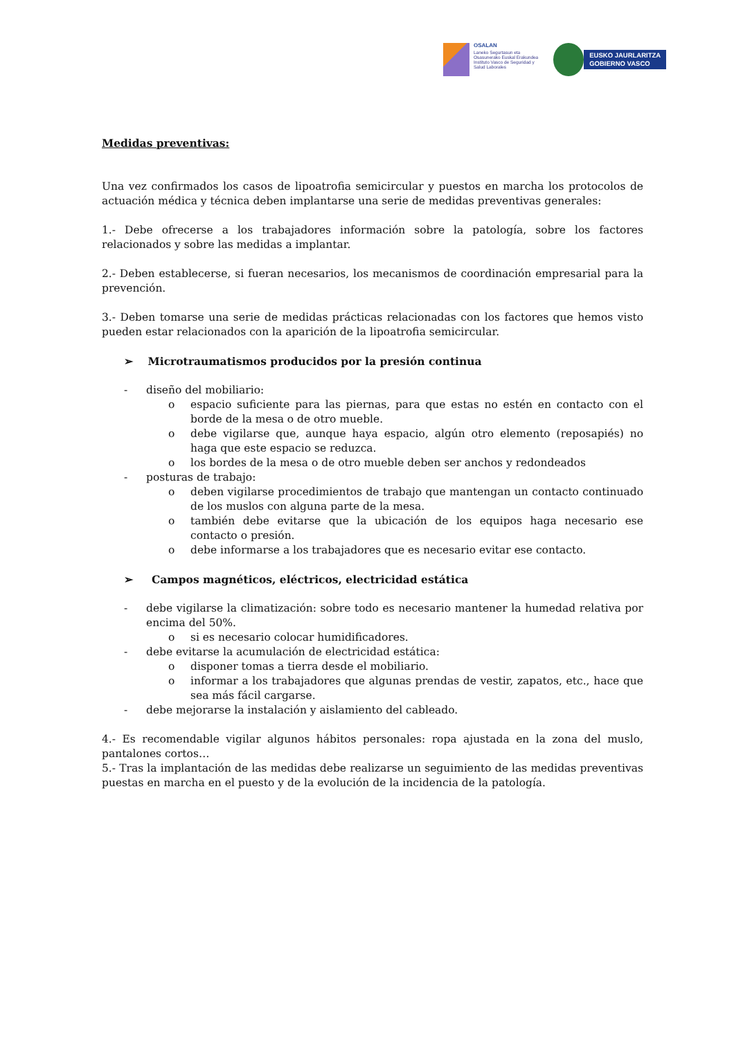OSALAN
Laneko Segurtasun eta
Osasunerako Euskal Erakundea
Instituto Vasco de Seguridad y
Salud Laborales
EUSKO JAURLARITZA
GOBIERNO VASCO
Medidas preventivas:
Una vez confirmados los casos de lipoatrofia semicircular y puestos en marcha los protocolos de actuación médica y técnica deben implantarse una serie de medidas preventivas generales:
1.- Debe ofrecerse a los trabajadores información sobre la patología, sobre los factores relacionados y sobre las medidas a implantar.
2.- Deben establecerse, si fueran necesarios, los mecanismos de coordinación empresarial para la prevención.
3.- Deben tomarse una serie de medidas prácticas relacionadas con los factores que hemos visto pueden estar relacionados con la aparición de la lipoatrofia semicircular.
➢ Microtraumatismos producidos por la presión continua
- diseño del mobiliario:
o espacio suficiente para las piernas, para que estas no estén en contacto con el borde de la mesa o de otro mueble.
o debe vigilarse que, aunque haya espacio, algún otro elemento (reposapiés) no haga que este espacio se reduzca.
o los bordes de la mesa o de otro mueble deben ser anchos y redondeados
- posturas de trabajo:
o deben vigilarse procedimientos de trabajo que mantengan un contacto continuado de los muslos con alguna parte de la mesa.
o también debe evitarse que la ubicación de los equipos haga necesario ese contacto o presión.
o debe informarse a los trabajadores que es necesario evitar ese contacto.
➢ Campos magnéticos, eléctricos, electricidad estática
- debe vigilarse la climatización: sobre todo es necesario mantener la humedad relativa por encima del 50%.
o si es necesario colocar humidificadores.
- debe evitarse la acumulación de electricidad estática:
o disponer tomas a tierra desde el mobiliario.
o informar a los trabajadores que algunas prendas de vestir, zapatos, etc., hace que sea más fácil cargarse.
- debe mejorarse la instalación y aislamiento del cableado.
4.- Es recomendable vigilar algunos hábitos personales: ropa ajustada en la zona del muslo, pantalones cortos…
5.- Tras la implantación de las medidas debe realizarse un seguimiento de las medidas preventivas puestas en marcha en el puesto y de la evolución de la incidencia de la patología.